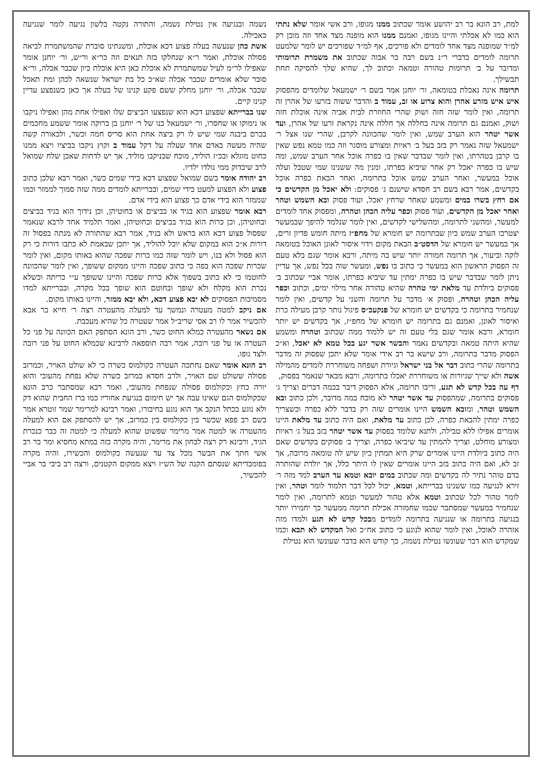למת, רב הונא בר רב יהושע אומר שכתוב ממנו מגופו, ורב אשי אומר שלא נתתי הוא כמו לא אכלתי והיינו מגופו, ואמנם ממנו הוא מופנה מצד אחד וזה מובן רק למ״ד שמופנה מצד אחד לומדים ולא פורכים, אף למ״ד שפורכים יש לומר שלמעט תרומה לומדים כדברי ר״נ בשם רבה בר אבוה שכתוב את משמרת תרומותי ומדובר על ב׳ תרומות טהורה וטמאה וכתוב לך, שהיא שלך להסיקה תחת תבשילך.
תרומה אינה נאכלת בטומאה, ור׳ יוחנן אמר בשם ר׳ ישמעאל שלומדים מהפסוק איש איש מזרע אהרן והוא צרוע או זב, עמוד ב והדבר ששוה בזרעו של אהרן זה תרומה, ואין לומר שזה חזה ושוק שהרי החוזרת לבית אביה אינה אוכלת חזה ושוק, ואמנם גם תרומה אינה בחללה אך חללה אינה נקראת זרעו של אהרן, ועד אשר יטהר הוא הערב שמש, ואין לומר שהכוונה לקרבן, שהרי שנו אצל ר׳ ישמעאל שזה נאמר רק בזב בעל ב׳ ראיות ומצורע מוסגר וזה כמו טמא נפש שאין בו קרבן בטהרתו, ואין לומר שבדבר שאין בו כפרה אוכל אחר הערב שמש, ומה שיש בו כפרה יאכל רק אחר שיביא כפרתו, ומנין מה ששנינו שמי שטבל ועלה אוכל במעשר, ואחר הערב שמש אוכל בתרומה, ואחר הבאת כפרה אוכל בקדשים, אמר רבא בשם רב חסדא שישנם ג׳ פסוקים: ולא יאכל מן הקדשים כי אם רחץ בשרו במים ומשמע שאחר שרחץ יאכל, ועוד פסוק ובא השמש וטהר ואחר יאכל מן הקדשים, ועוד פסוק וכפר עליה הכהן וטהרה, ומפסוק אחד לומדים למעשר, ומהשני לתרומה, ומהשלישי לקדשים, ואין לומר שנלמד להיפך שבמעשר יצטרכו הערב שמש כיון שבתרומה יש חומרא של מחפ״ז מיתה חומש פדיון זרים, אך במעשר יש חומרא של הדסט״ב הבאת מקום וידוי איסור לאונן האוכל בטומאה לוקה וביעור, אך תרומה חמורה יותר שיש בה מיתה, ורבא אומר שגם בלא טעם זה הפסוק הראשון הוא במעשר כי כתוב בו נפש, ומעשר שוה בכל נפש, אך עדיין ניתן לומר שבדבר שיש בו כפרה ימתין עד שיביא כפרתו, אומר אביי שכתוב ב׳ פסוקים ביולדת עד מלאת ימי טהרה שהיא טהורה אחר מילוי ימים, וכתוב וכפר עליה הכהן וטהרה, ופסוק א׳ מדבר על תרומה והשני על קדשים, ואין לומר שנחמיר בתרומה כי בקדשים יש חומרא של פנקעכ״ס פיגול נותר קרבן מעילה כרת ואיסור לאונן, ואמנם גם בתרומה יש חומרא של מחפ״ז, אך בקדשים יש יותר חומרא, ורבא אומר שגם בלי טעם זה יש ללמוד ממה שכתוב וטהרה ומשמע שהיא היתה טמאה ובקדשים נאמר והבשר אשר יגע בכל טמא לא יאכל, וא״כ הפסוק מדבר בתרומה, ורב שישא בר רב אידי אומר שלא יתכן שפסוק זה מדבר בתרומה שהרי כתוב דבר אל בני ישראל וגיורת ושפחה משוחררת לומדים מהמילה אשה ולא שייך שגיורות או משוחררת יאכלו בתרומה, ורבא מבאר שנאמר בפסוק,
דף עה בכל קדש לא תגע, וריבו תרומה, אלא הפסוק דיבר בכמה דברים וצריך ג׳ פסוקים בתרומה, שמהפסוק עד אשר יטהר לא מוכח במה מדובר, ולכן כתוב ובא השמש וטהר, ומובא השמש היינו אומרים שזה רק בדבר ללא כפרה וכשצריך כפרה ימתין להבאת כפרה, לכן כתוב עד מלאת, ואם היה כתוב עד מלאת היינו אומרים אפילו ללא טבילה, ולתנא שלומד בפסוק עד אשר יטהר בזב בעל ג׳ ראיות ומצורע מוחלט, וצריך להמתין עד שיביאו כפרה, וצריך ב׳ פסוקים בקדשים שאם היה כתוב ביולדת היינו אומרים שרק היא תמתין כיון שיש לה טומאה מרובה, אך זב לא, ואם היה כתוב בזב היינו אומרים שאין לו היתר כלל, אך יולדת שהותרה בדם טוהר נתיר לה בקדשים ומה שכתוב במים יובא וטמא עד הערב למד מזה ר׳ זירא לנגיעה כמו ששנינו בברייתא, וטמא, יכול לכל דבר תלמוד לומר וטהר, ואין לומר טהור לכל שכתוב וטמא אלא טהור למעשר וטמא לתרומה, ואין לומר שנחמיר במעשר שמסתבר שכמו שחמורה אכילת תרומה ממעשר כך יחמירו יותר בנגיעה בתרומה או שנגיעה בתרומה לומדים מבכל קדש לא תגע ולמדו מזה אזהרה לאוכל, ואין לומר שהוא לנוגע כי כתוב אח״כ ואל המקדש לא תבא וכמו שמקדש הוא דבר שעונשו נטילת נשמה, כך קודש הוא בדבר שעונשו הוא נטילת
נשמה ובנגיעה אין נטילת נשמה, והתורה נקטה בלשון נגיעה לומר שנגיעה כאכילה.
אשת כהן שנעשה בעלה פצוע דכא אוכלת, ומשנתינו סוברת שהמשתמרת לביאה פסולה אוכלת, ואמר ר״א שנחלקו בזה תנאים וזה כר״א ור״ש, ור׳ יוחנן אומר שאפילו לר״מ לעיל שמשתמרת לא אוכלת כאן היא אוכלת כיון שכבר אכלה, ור״א סובר שלא אומרים שכבר אכלה שא״כ כל בת ישראל שנשאה לכהן ומת תאכל שכבר אכלה, ור׳ יוחנן מחלק ששם פקע קנינו של בעלה אך כאן כשנפצע עדיין קנינו קיים.
שנו בברייתא שפצוע דכא הוא שנפצעו הביצים שלו ואפילו אחת מהן ואפילו ניקבו או נימוקו או שחסרו, ור׳ ישמעאל בנו של ר׳ יוחנן בן ברוקה אומר ששמע מחכמים בכרם ביבנה שמי שיש לו רק ביצה אחת הוא סריס חמה וכשר, ולכאורה קשה שהיה מעשה באדם אחד שעלה על דקל עמוד ב וקוץ ניקבו בביציו ויצא ממנו כחוט מוגלא ובכ״ז הוליד, מוכח שבניקבו מוליד, אך יש לדחות שאכן שלח שמואל לרב שיבדוק ממי נולדו ילדיו.
רב יהודה אומר בשם שמואל שפצוע דכא בידי שמים כשר, ואמר רבא שלכן כתוב פצוע ולא הפצוע למעט בידי שמים, ובברייתא לומדים ממה שזה סמוך לממזר וכמו שממזר הוא בידי אדם כך פצוע הוא בידי אדם.
רבא אומר שפצוע הוא בגיד או בביצים או בחוטיהן, וכן נידוך הוא בגיד בביצים ובחוטיהן, וכן כרות הוא בגיד בביצים ובחוטיהן, ואמר תלמיד אחד לרבא שנאמר שפסול פצוע דכא הוא בראש ולא בגיד, אמר רבא שהתורה לא מנתה בפסול זה דורות א״כ הוא במקום שלא יוכל להוליד, אך יתכן שבאמת לא כתבו דורות כי רק הוא פסול ולא בנו, ויש לומר שזה כמו כרות שפכה שהוא באותו מקום, ואין לומר שכרות שפכה הוא בפה כי כתוב שפכה והיינו ממקום ששופך, ואין לומר שהכוונה לחוטמו כי לא כתוב בשפוך אלא כרות שפכה והיינו ששופך ע״י כריתה וכשלא נכרת הוא מקלח ולא שופך ובחוטם הוא שופך בכל מקרה, ובברייתא למדו מסמיכות הפסוקים לא יבא פצוע דכא, ולא יבא ממזר, והיינו באותו מקום.
אם ניקב למטה מעטרה ונמשך עד למעלה מהעטרה רצה ר׳ חייא בר אבא להכשיר אמר לו רב אסי שריב״ל אמר שעטרה כל שהיא מעכבת.
אם נשאר מהעטרה כמלא החוט כשר, ורב הונא הסתפק האם הכוונה על פני כל העטרה או על פני רובה, אמר רבה תוספאה לרבינא שכמלא החוט על פני רובה ולצד גופו.
רב הונא אומר שאם נחתכה העטרה כקולמוס כשרה כי לא שולט האויר, וכמרזב פסולה ששולט שם האויר, ולרב חסדא כמרזב כשרה שלא נפחת מהעובי והוא יורה כחץ וכקולמוס פסולה שנפחת מהעובי, ואמר רבא שמסתבר כרב הונא שכקולמוס הגם שאינו עבה אך יש חימום בנגיעת אחוריו כמו ברז החבית שהוא דק ולא נוגע בכתל הנקב אך הוא נוגע בחיבורו, ואמר רבינא למרימר שמר זוטרא אמר בשם רב פפא שכשר בין כקולמוס בין כמרזב, אך יש להסתפק אם הוא למעלה מהעטרה או למטה אמר מרימר שפשוט שהוא למעלה כי למטה זה כבר כנכרת הגיד, ורבינא רק רצה לבחון את מרימר, והיה מקרה כזה במתא מחסיא ומר בר רב אשי חתך את הבשר מכל צד עד שנעשה כקולמוס והכשירו, והיה מקרה בפומבדיתא שנסתם הקנה של הש״ז ויצא ממקום הקטנים, ורצה רב ביבי בר אביי להכשיר,